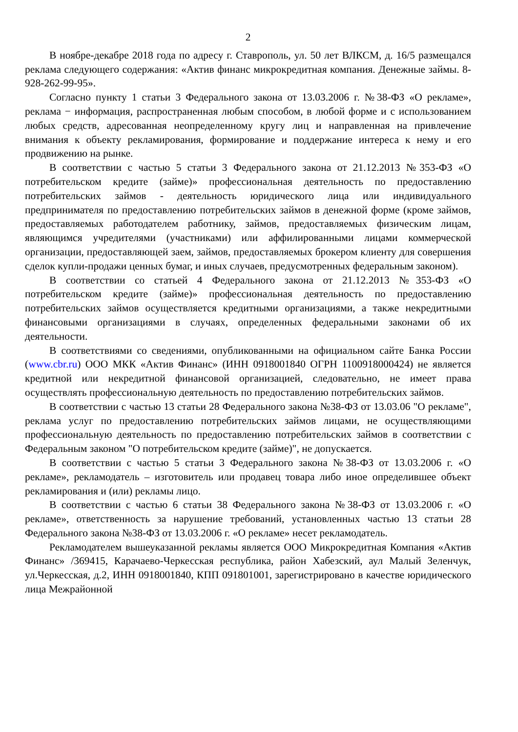2
В ноябре-декабре 2018 года по адресу г. Ставрополь, ул. 50 лет ВЛКСМ, д. 16/5 размещался реклама следующего содержания: «Актив финанс микрокредитная компания. Денежные займы. 8-928-262-99-95».
Согласно пункту 1 статьи 3 Федерального закона от 13.03.2006 г. №38-ФЗ «О рекламе», реклама − информация, распространенная любым способом, в любой форме и с использованием любых средств, адресованная неопределенному кругу лиц и направленная на привлечение внимания к объекту рекламирования, формирование и поддержание интереса к нему и его продвижению на рынке.
В соответствии с частью 5 статьи 3 Федерального закона от 21.12.2013 №353-ФЗ «О потребительском кредите (займе)» профессиональная деятельность по предоставлению потребительских займов - деятельность юридического лица или индивидуального предпринимателя по предоставлению потребительских займов в денежной форме (кроме займов, предоставляемых работодателем работнику, займов, предоставляемых физическим лицам, являющимся учредителями (участниками) или аффилированными лицами коммерческой организации, предоставляющей заем, займов, предоставляемых брокером клиенту для совершения сделок купли-продажи ценных бумаг, и иных случаев, предусмотренных федеральным законом).
В соответствии со статьей 4 Федерального закона от 21.12.2013 №353-ФЗ «О потребительском кредите (займе)» профессиональная деятельность по предоставлению потребительских займов осуществляется кредитными организациями, а также некредитными финансовыми организациями в случаях, определенных федеральными законами об их деятельности.
В соответствиями со сведениями, опубликованными на официальном сайте Банка России (www.cbr.ru) ООО МКК «Актив Финанс» (ИНН 0918001840 ОГРН 1100918000424) не является кредитной или некредитной финансовой организацией, следовательно, не имеет права осуществлять профессиональную деятельность по предоставлению потребительских займов.
В соответствии с частью 13 статьи 28 Федерального закона №38-ФЗ от 13.03.06 "О рекламе", реклама услуг по предоставлению потребительских займов лицами, не осуществляющими профессиональную деятельность по предоставлению потребительских займов в соответствии с Федеральным законом "О потребительском кредите (займе)", не допускается.
В соответствии с частью 5 статьи 3 Федерального закона №38-ФЗ от 13.03.2006 г. «О рекламе», рекламодатель – изготовитель или продавец товара либо иное определившее объект рекламирования и (или) рекламы лицо.
В соответствии с частью 6 статьи 38 Федерального закона №38-ФЗ от 13.03.2006 г. «О рекламе», ответственность за нарушение требований, установленных частью 13 статьи 28 Федерального закона №38-ФЗ от 13.03.2006 г. «О рекламе» несет рекламодатель.
Рекламодателем вышеуказанной рекламы является ООО Микрокредитная Компания «Актив Финанс» /369415, Карачаево-Черкесская республика, район Хабезский, аул Малый Зеленчук, ул.Черкесская, д.2, ИНН 0918001840, КПП 091801001, зарегистрировано в качестве юридического лица Межрайонной